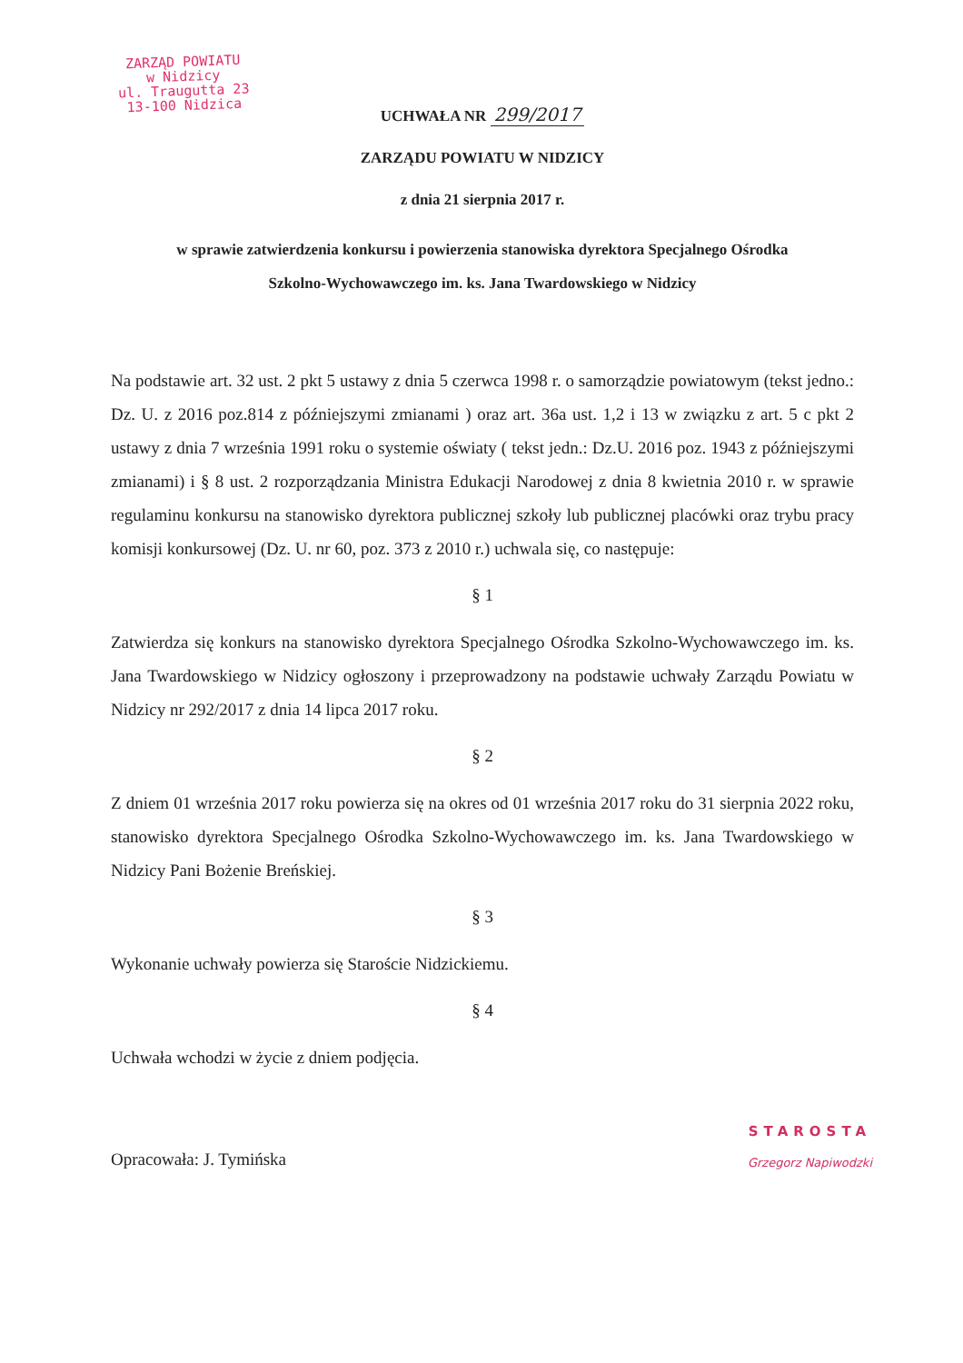ZARZĄD POWIATU
w Nidzicy
ul. Traugutta 23
13-100 Nidzica
UCHWAŁA NR 299/2017
ZARZĄDU POWIATU W NIDZICY
z dnia 21 sierpnia 2017 r.
w sprawie zatwierdzenia konkursu i powierzenia stanowiska dyrektora Specjalnego Ośrodka
Szkolno-Wychowawczego im. ks. Jana Twardowskiego w Nidzicy
Na podstawie art. 32 ust. 2 pkt 5 ustawy z dnia 5 czerwca 1998 r. o samorządzie powiatowym (tekst jedno.: Dz. U. z 2016 poz.814 z późniejszymi zmianami ) oraz art. 36a ust. 1,2 i 13 w związku z art. 5 c pkt 2 ustawy z dnia 7 września 1991 roku o systemie oświaty ( tekst jedn.: Dz.U. 2016 poz. 1943 z późniejszymi zmianami) i § 8 ust. 2 rozporządzania Ministra Edukacji Narodowej z dnia 8 kwietnia 2010 r. w sprawie regulaminu konkursu na stanowisko dyrektora publicznej szkoły lub publicznej placówki oraz trybu pracy komisji konkursowej (Dz. U. nr 60, poz. 373 z 2010 r.) uchwala się, co następuje:
§ 1
Zatwierdza się konkurs na stanowisko dyrektora Specjalnego Ośrodka Szkolno-Wychowawczego im. ks. Jana Twardowskiego w Nidzicy ogłoszony i przeprowadzony na podstawie uchwały Zarządu Powiatu w Nidzicy nr 292/2017 z dnia 14 lipca 2017 roku.
§ 2
Z dniem 01 września 2017 roku powierza się na okres od 01 września 2017 roku do 31 sierpnia 2022 roku, stanowisko dyrektora Specjalnego Ośrodka Szkolno-Wychowawczego im. ks. Jana Twardowskiego w Nidzicy Pani Bożenie Breńskiej.
§ 3
Wykonanie uchwały powierza się Staroście Nidzickiemu.
§ 4
Uchwała wchodzi w życie z dniem podjęcia.
Opracowała: J. Tymińska
STAROSTA
Grzegorz Napiwodzki